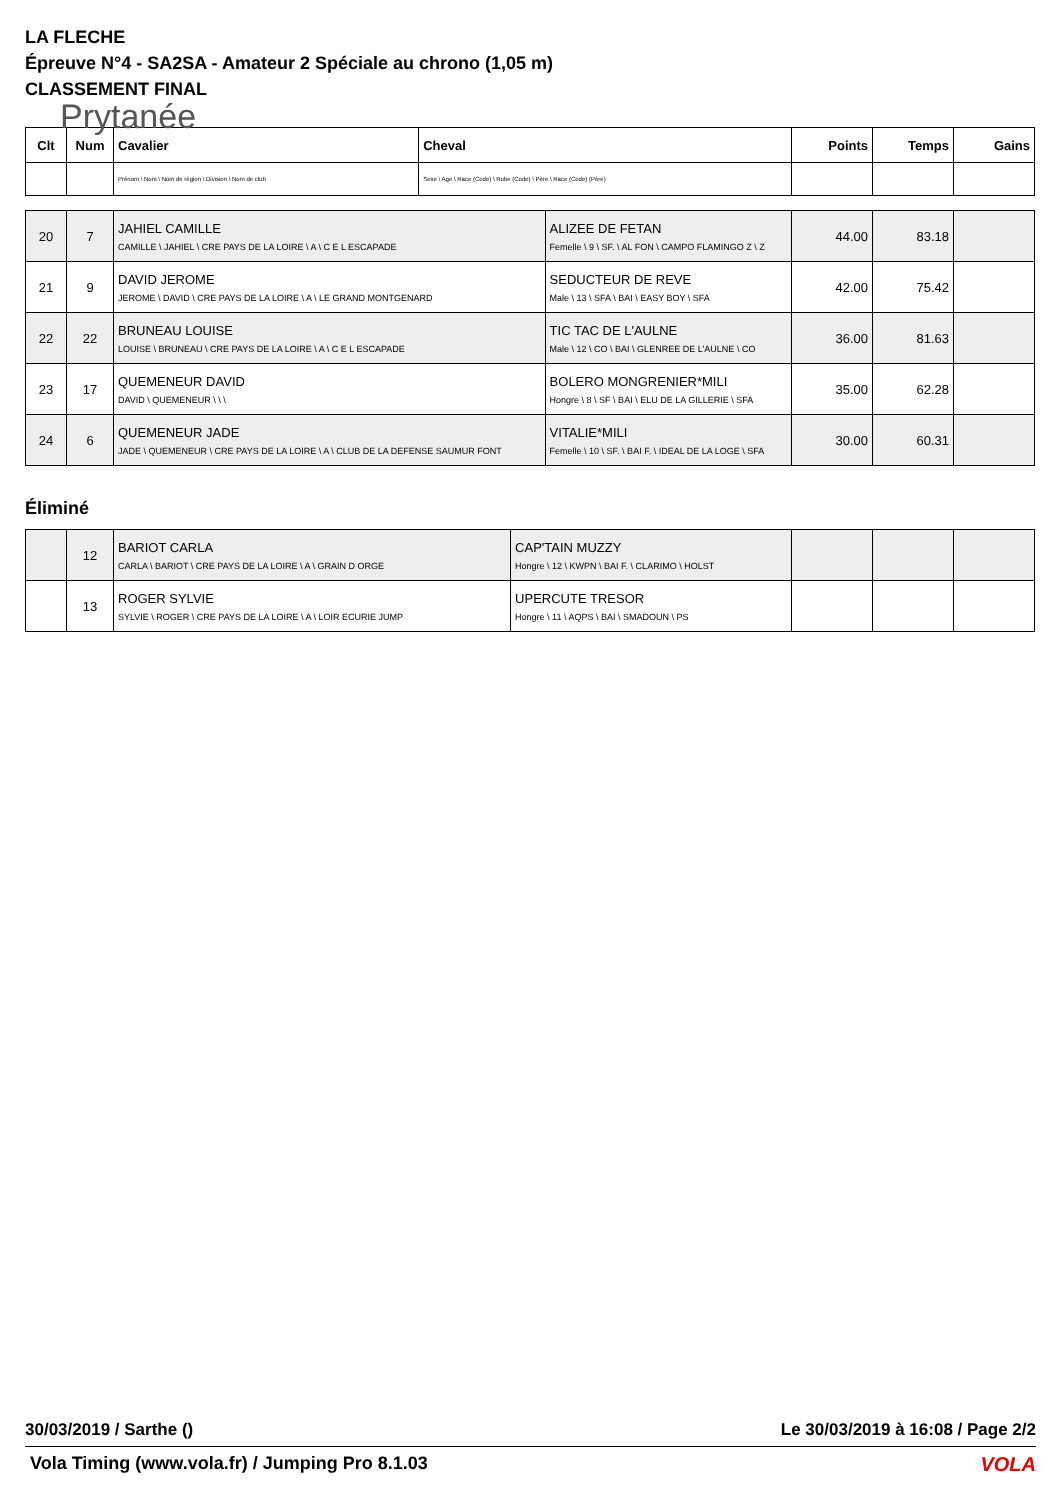LA FLECHE
Épreuve N°4 - SA2SA - Amateur 2 Spéciale au chrono (1,05 m)
CLASSEMENT FINAL
Prytanée
| Clt | Num | Cavalier | Cheval | Points | Temps | Gains |
| --- | --- | --- | --- | --- | --- | --- |
| | | Prénom \ Nom \ Nom de région \ Division \ Nom de club | Sexe \ Age \ Race (Code) \ Robe (Code) \ Père \ Race (Code) (Père) | | | |
| 20 | 7 | JAHIEL CAMILLE CAMILLE \ JAHIEL \ CRE PAYS DE LA LOIRE \ A \ C E L ESCAPADE | ALIZEE DE FETAN Femelle \ 9 \ SF. \ AL FON \ CAMPO FLAMINGO Z \ Z | 44.00 | 83.18 | |
| 21 | 9 | DAVID JEROME JEROME \ DAVID \ CRE PAYS DE LA LOIRE \ A \ LE GRAND MONTGENARD | SEDUCTEUR DE REVE Male \ 13 \ SFA \ BAI \ EASY BOY \ SFA | 42.00 | 75.42 | |
| 22 | 22 | BRUNEAU LOUISE LOUISE \ BRUNEAU \ CRE PAYS DE LA LOIRE \ A \ C E L ESCAPADE | TIC TAC DE L'AULNE Male \ 12 \ CO \ BAI \ GLENREE DE L'AULNE \ CO | 36.00 | 81.63 | |
| 23 | 17 | QUEMENEUR DAVID DAVID \ QUEMENEUR \ \ \ | BOLERO MONGRENIER*MILI Hongre \ 8 \ SF \ BAI \ ELU DE LA GILLERIE \ SFA | 35.00 | 62.28 | |
| 24 | 6 | QUEMENEUR JADE JADE \ QUEMENEUR \ CRE PAYS DE LA LOIRE \ A \ CLUB DE LA DEFENSE SAUMUR FONT | VITALIE*MILI Femelle \ 10 \ SF. \ BAI F. \ IDEAL DE LA LOGE \ SFA | 30.00 | 60.31 | |
Éliminé
| | 12 | BARIOT CARLA CARLA \ BARIOT \ CRE PAYS DE LA LOIRE \ A \ GRAIN D ORGE | CAP'TAIN MUZZY Hongre \ 12 \ KWPN \ BAI F. \ CLARIMO \ HOLST | | | |
| | 13 | ROGER SYLVIE SYLVIE \ ROGER \ CRE PAYS DE LA LOIRE \ A \ LOIR ECURIE JUMP | UPERCUTE TRESOR Hongre \ 11 \ AQPS \ BAI \ SMADOUN \ PS | | | |
30/03/2019 / Sarthe () Le 30/03/2019 à 16:08 / Page 2/2
Vola Timing (www.vola.fr) / Jumping Pro 8.1.03
VOLA